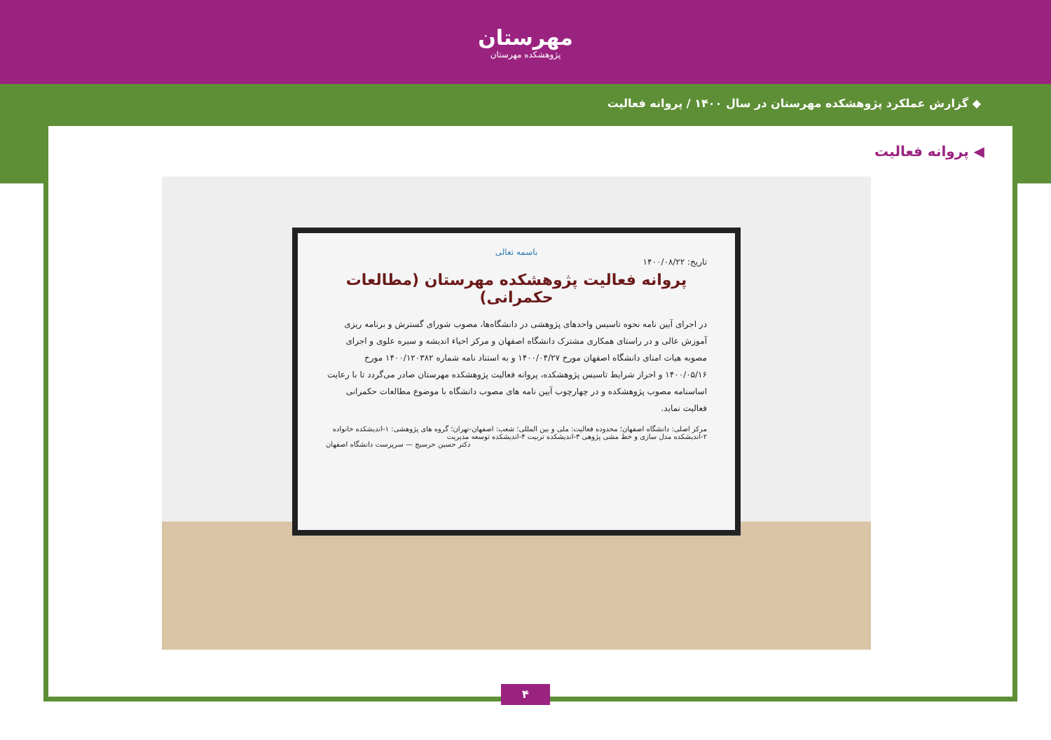مهرستان
پژوهشکده مهرستان
◆ گزارش عملکرد پژوهشکده مهرستان در سال ۱۴۰۰ / پروانه فعالیت
◀ پروانه فعالیت
باسمه تعالی
تاریخ: ۱۴۰۰/۰۸/۲۲
پروانه فعالیت پژوهشکده مهرستان (مطالعات حکمرانی)
در اجرای آیین نامه نحوه تاسیس واحدهای پژوهشی در دانشگاه‌ها، مصوب شورای گسترش و برنامه ریزی آموزش عالی و در راستای همکاری مشترک دانشگاه اصفهان و مرکز احیاء اندیشه و سیره علوی و اجرای مصوبه هیات امنای دانشگاه اصفهان مورخ ۱۴۰۰/۰۴/۲۷ و به استناد نامه شماره ۱۴۰۰/۱۲۰۳۸۲ مورخ ۱۴۰۰/۰۵/۱۶ و احراز شرایط تاسیس پژوهشکده، پروانه فعالیت پژوهشکده مهرستان صادر می‌گردد تا با رعایت اساسنامه مصوب پژوهشکده و در چهارچوب آیین نامه های مصوب دانشگاه با موضوع مطالعات حکمرانی فعالیت نماید.
مرکز اصلی: دانشگاه اصفهان؛ محدوده فعالیت: ملی و بین المللی؛ شعب: اصفهان-تهران؛ گروه های پژوهشی: ۱-اندیشکده خانواده ۲-اندیشکده مدل سازی و خط مشی پژوهی ۳-اندیشکده تربیت ۴-اندیشکده توسعه مدیریت
دکتر حسین حرسیج — سرپرست دانشگاه اصفهان
۴